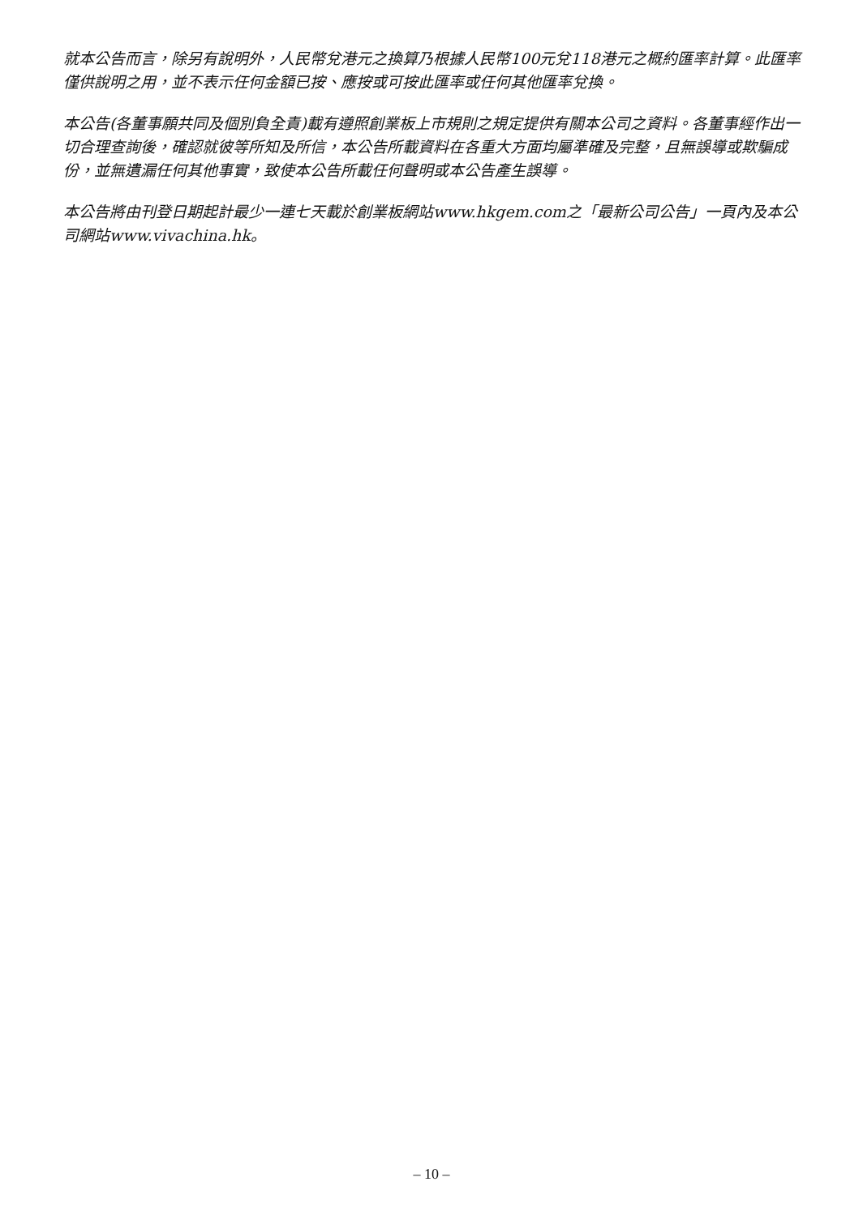就本公告而言，除另有說明外，人民幣兌港元之換算乃根據人民幣100元兌118港元之概約匯率計算。此匯率僅供說明之用，並不表示任何金額已按、應按或可按此匯率或任何其他匯率兌換。
本公告(各董事願共同及個別負全責)載有遵照創業板上市規則之規定提供有關本公司之資料。各董事經作出一切合理查詢後，確認就彼等所知及所信，本公告所載資料在各重大方面均屬準確及完整，且無誤導或欺騙成份，並無遺漏任何其他事實，致使本公告所載任何聲明或本公告產生誤導。
本公告將由刊登日期起計最少一連七天載於創業板網站www.hkgem.com之「最新公司公告」一頁內及本公司網站www.vivachina.hk。
– 10 –